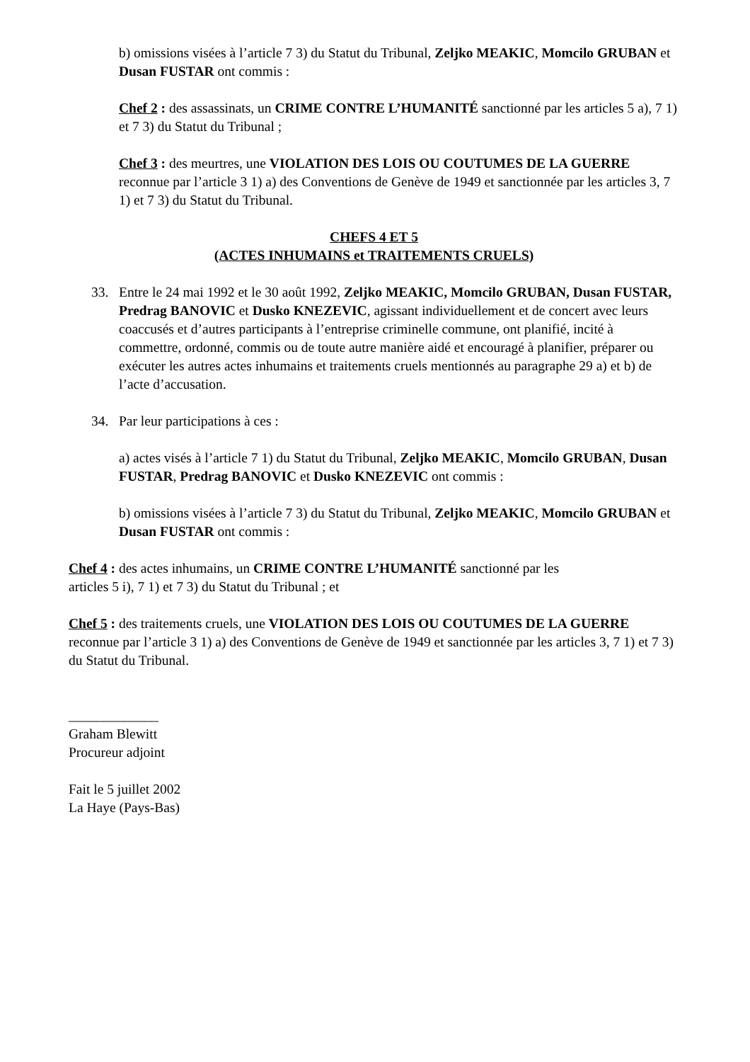b) omissions visées à l’article 7 3) du Statut du Tribunal, Zeljko MEAKIC, Momcilo GRUBAN et Dusan FUSTAR ont commis :
Chef 2 : des assassinats, un CRIME CONTRE L’HUMANITÉ sanctionné par les articles 5 a), 7 1) et 7 3) du Statut du Tribunal ;
Chef 3 : des meurtres, une VIOLATION DES LOIS OU COUTUMES DE LA GUERRE reconnue par l’article 3 1) a) des Conventions de Genève de 1949 et sanctionnée par les articles 3, 7 1) et 7 3) du Statut du Tribunal.
CHEFS 4 ET 5
(ACTES INHUMAINS et TRAITEMENTS CRUELS)
33. Entre le 24 mai 1992 et le 30 août 1992, Zeljko MEAKIC, Momcilo GRUBAN, Dusan FUSTAR, Predrag BANOVIC et Dusko KNEZEVIC, agissant individuellement et de concert avec leurs coaccusés et d’autres participants à l’entreprise criminelle commune, ont planifié, incité à commettre, ordonné, commis ou de toute autre manière aidé et encouragé à planifier, préparer ou exécuter les autres actes inhumains et traitements cruels mentionnés au paragraphe 29 a) et b) de l’acte d’accusation.
34. Par leur participations à ces :
a) actes visés à l’article 7 1) du Statut du Tribunal, Zeljko MEAKIC, Momcilo GRUBAN, Dusan FUSTAR, Predrag BANOVIC et Dusko KNEZEVIC ont commis :
b) omissions visées à l’article 7 3) du Statut du Tribunal, Zeljko MEAKIC, Momcilo GRUBAN et Dusan FUSTAR ont commis :
Chef 4 : des actes inhumains, un CRIME CONTRE L’HUMANITÉ sanctionné par les
articles 5 i), 7 1) et 7 3) du Statut du Tribunal ; et
Chef 5 : des traitements cruels, une VIOLATION DES LOIS OU COUTUMES DE LA GUERRE reconnue par l’article 3 1) a) des Conventions de Genève de 1949 et sanctionnée par les articles 3, 7 1) et 7 3) du Statut du Tribunal.
_____________
Graham Blewitt
Procureur adjoint
Fait le 5 juillet 2002
La Haye (Pays-Bas)